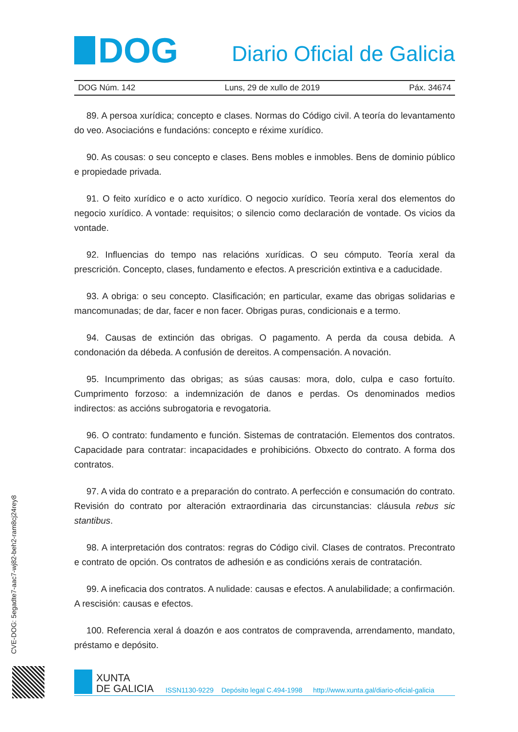DOG
Diario Oficial de Galicia
DOG Núm. 142 Luns, 29 de xullo de 2019 Páx. 34674
89. A persoa xurídica; concepto e clases. Normas do Código civil. A teoría do levantamento do veo. Asociacións e fundacións: concepto e réxime xurídico.
90. As cousas: o seu concepto e clases. Bens mobles e inmobles. Bens de dominio público e propiedade privada.
91. O feito xurídico e o acto xurídico. O negocio xurídico. Teoría xeral dos elementos do negocio xurídico. A vontade: requisitos; o silencio como declaración de vontade. Os vicios da vontade.
92. Influencias do tempo nas relacións xurídicas. O seu cómputo. Teoría xeral da prescrición. Concepto, clases, fundamento e efectos. A prescrición extintiva e a caducidade.
93. A obriga: o seu concepto. Clasificación; en particular, exame das obrigas solidarias e mancomunadas; de dar, facer e non facer. Obrigas puras, condicionais e a termo.
94. Causas de extinción das obrigas. O pagamento. A perda da cousa debida. A condonación da débeda. A confusión de dereitos. A compensación. A novación.
95. Incumprimento das obrigas; as súas causas: mora, dolo, culpa e caso fortuíto. Cumprimento forzoso: a indemnización de danos e perdas. Os denominados medios indirectos: as accións subrogatoria e revogatoria.
96. O contrato: fundamento e función. Sistemas de contratación. Elementos dos contratos. Capacidade para contratar: incapacidades e prohibicións. Obxecto do contrato. A forma dos contratos.
97. A vida do contrato e a preparación do contrato. A perfección e consumación do contrato. Revisión do contrato por alteración extraordinaria das circunstancias: cláusula rebus sic stantibus.
98. A interpretación dos contratos: regras do Código civil. Clases de contratos. Precontrato e contrato de opción. Os contratos de adhesión e as condicións xerais de contratación.
99. A ineficacia dos contratos. A nulidade: causas e efectos. A anulabilidade; a confirmación. A rescisión: causas e efectos.
100. Referencia xeral á doazón e aos contratos de compravenda, arrendamento, mandato, préstamo e depósito.
CVE-DOG: 5egadte7-aac7-wj82-beh2-ram8cj24rey8
XUNTA
DE GALICIA
ISSN1130-9229 Depósito legal C.494-1998 http://www.xunta.gal/diario-oficial-galicia